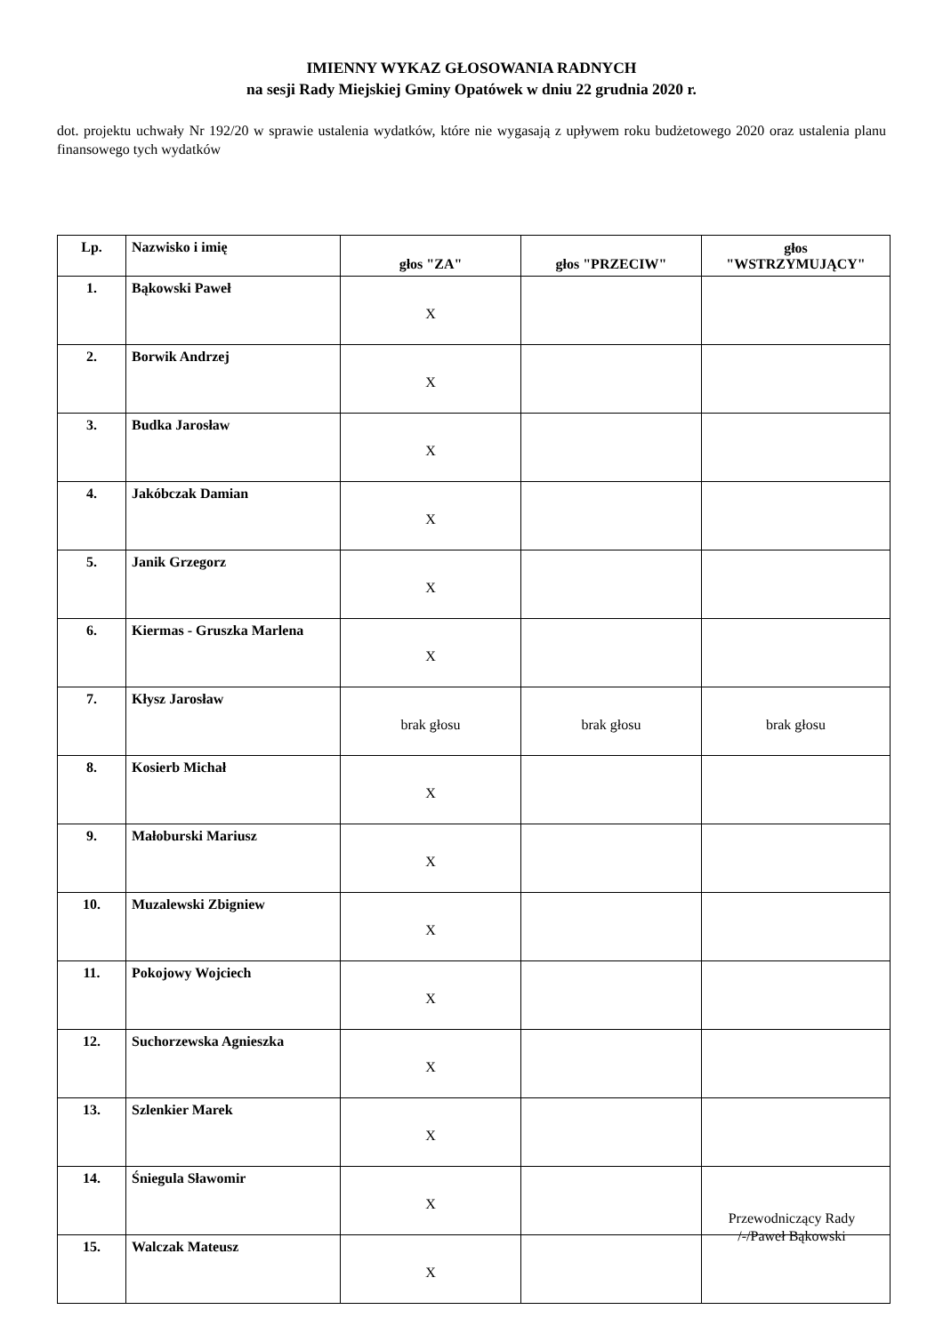IMIENNY WYKAZ GŁOSOWANIA RADNYCH
na sesji Rady Miejskiej Gminy Opatówek w dniu 22 grudnia 2020 r.
dot. projektu uchwały Nr 192/20 w sprawie ustalenia wydatków, które nie wygasają z upływem roku budżetowego 2020 oraz ustalenia planu finansowego tych wydatków
| Lp. | Nazwisko i imię | głos "ZA" | głos "PRZECIW" | głos "WSTRZYMUJĄCY" |
| --- | --- | --- | --- | --- |
| 1. | Bąkowski Paweł | X | | |
| 2. | Borwik Andrzej | X | | |
| 3. | Budka Jarosław | X | | |
| 4. | Jakóbczak Damian | X | | |
| 5. | Janik Grzegorz | X | | |
| 6. | Kiermas - Gruszka Marlena | X | | |
| 7. | Kłysz Jarosław | brak głosu | brak głosu | brak głosu |
| 8. | Kosierb Michał | X | | |
| 9. | Małoburski Mariusz | X | | |
| 10. | Muzalewski Zbigniew | X | | |
| 11. | Pokojowy Wojciech | X | | |
| 12. | Suchorzewska Agnieszka | X | | |
| 13. | Szlenkier Marek | X | | |
| 14. | Śniegula Sławomir | X | | |
| 15. | Walczak Mateusz | X | | |
Przewodniczący Rady
/-/Paweł Bąkowski